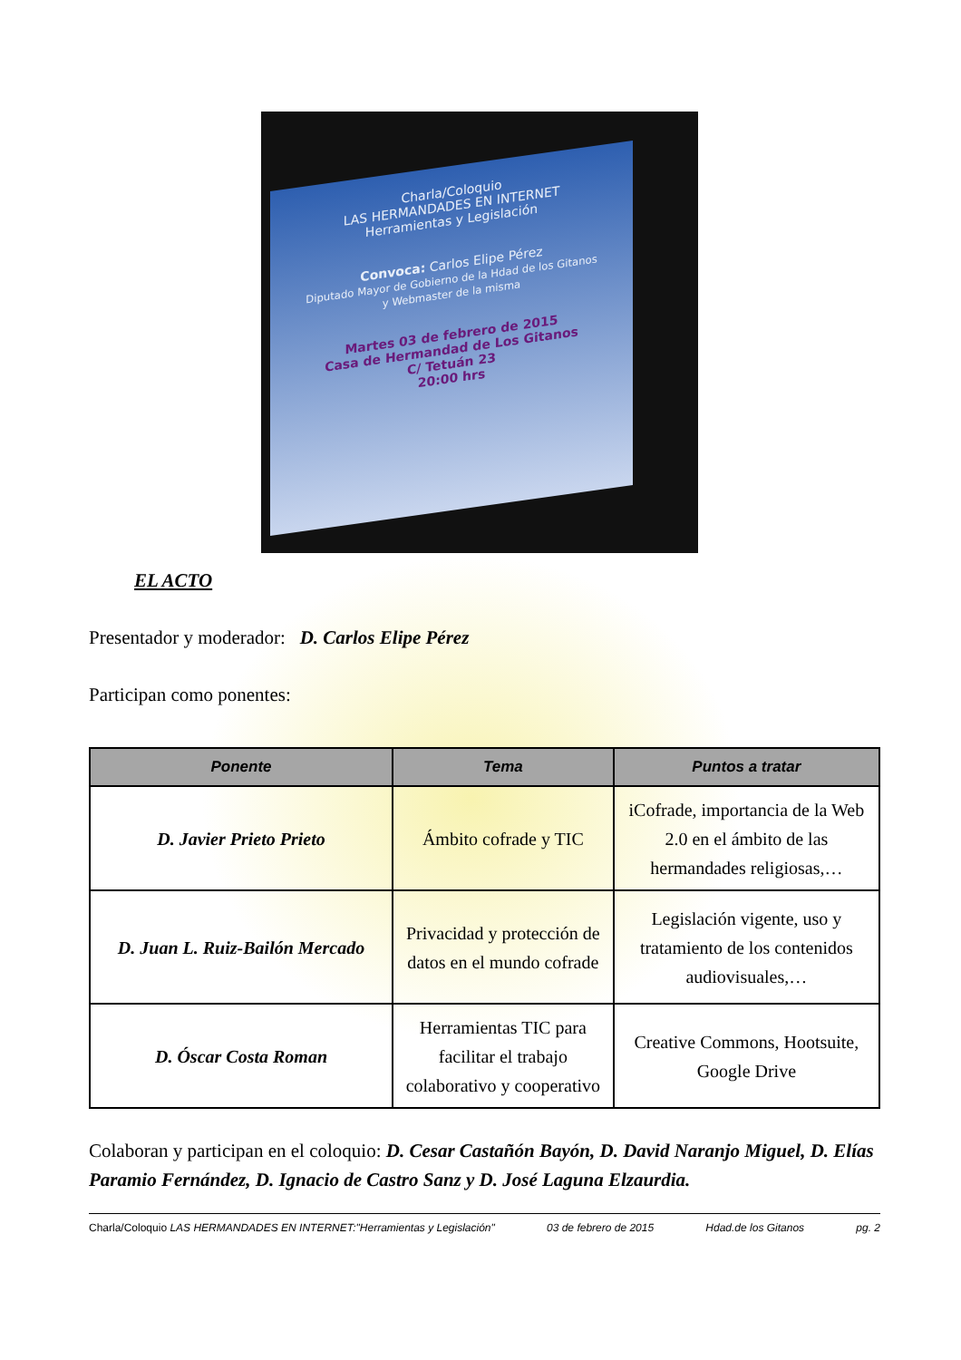Charla/Coloquio
LAS HERMANDADES EN INTERNET
Herramientas y Legislación
Convoca: Carlos Elipe Pérez
Diputado Mayor de Gobierno de la Hdad de los Gitanos
y Webmaster de la misma
Martes 03 de febrero de 2015
Casa de Hermandad de Los Gitanos
C/ Tetuán 23
20:00 hrs
EL ACTO
Presentador y moderador: D. Carlos Elipe Pérez
Participan como ponentes:
| Ponente | Tema | Puntos a tratar |
| --- | --- | --- |
| D. Javier Prieto Prieto | Ámbito cofrade y TIC | iCofrade, importancia de la Web 2.0 en el ámbito de las hermandades religiosas,… |
| D. Juan L. Ruiz-Bailón Mercado | Privacidad y protección de datos en el mundo cofrade | Legislación vigente, uso y tratamiento de los contenidos audiovisuales,… |
| D. Óscar Costa Roman | Herramientas TIC para facilitar el trabajo colaborativo y cooperativo | Creative Commons, Hootsuite, Google Drive |
Colaboran y participan en el coloquio: D. Cesar Castañón Bayón, D. David Naranjo Miguel, D. Elías Paramio Fernández, D. Ignacio de Castro Sanz y D. José Laguna Elzaurdia.
Charla/Coloquio LAS HERMANDADES EN INTERNET:"Herramientas y Legislación" 03 de febrero de 2015 Hdad.de los Gitanos pg. 2